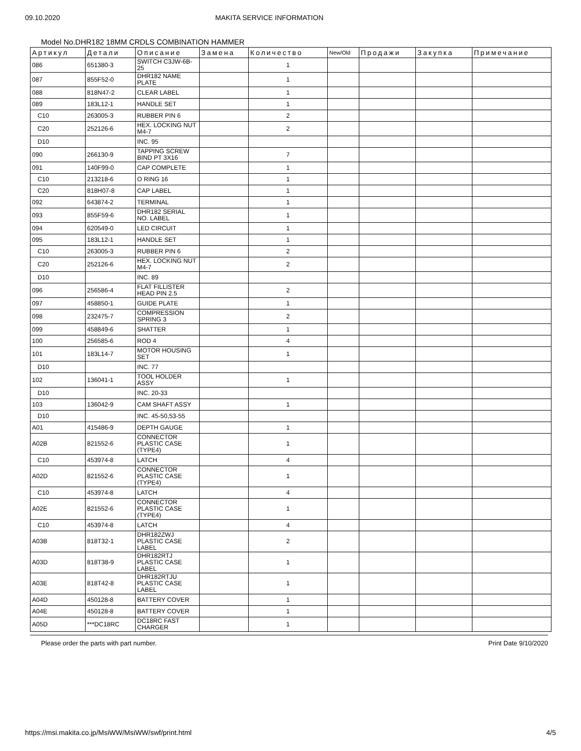09.10.2020 MAKITA SERVICE INFORMATION
Model No.DHR182 18MM CRDLS COMBINATION HAMMER
| Артикул | Детали | Описание | Замена | Количество | New/Old | Продажи | Закупка | Примечание |
| --- | --- | --- | --- | --- | --- | --- | --- | --- |
| 086 | 651380-3 | SWITCH C3JW-6B-25 | | 1 | | | | |
| 087 | 855F52-0 | DHR182 NAME PLATE | | 1 | | | | |
| 088 | 818N47-2 | CLEAR LABEL | | 1 | | | | |
| 089 | 183L12-1 | HANDLE SET | | 1 | | | | |
| C10 | 263005-3 | RUBBER PIN 6 | | 2 | | | | |
| C20 | 252126-6 | HEX. LOCKING NUT M4-7 | | 2 | | | | |
| D10 | | INC. 95 | | | | | | |
| 090 | 266130-9 | TAPPING SCREW BIND PT 3X16 | | 7 | | | | |
| 091 | 140F99-0 | CAP COMPLETE | | 1 | | | | |
| C10 | 213218-6 | O RING 16 | | 1 | | | | |
| C20 | 818H07-8 | CAP LABEL | | 1 | | | | |
| 092 | 643874-2 | TERMINAL | | 1 | | | | |
| 093 | 855F59-6 | DHR182 SERIAL NO. LABEL | | 1 | | | | |
| 094 | 620549-0 | LED CIRCUIT | | 1 | | | | |
| 095 | 183L12-1 | HANDLE SET | | 1 | | | | |
| C10 | 263005-3 | RUBBER PIN 6 | | 2 | | | | |
| C20 | 252126-6 | HEX. LOCKING NUT M4-7 | | 2 | | | | |
| D10 | | INC. 89 | | | | | | |
| 096 | 256586-4 | FLAT FILLISTER HEAD PIN 2.5 | | 2 | | | | |
| 097 | 458850-1 | GUIDE PLATE | | 1 | | | | |
| 098 | 232475-7 | COMPRESSION SPRING 3 | | 2 | | | | |
| 099 | 458849-6 | SHATTER | | 1 | | | | |
| 100 | 256585-6 | ROD 4 | | 4 | | | | |
| 101 | 183L14-7 | MOTOR HOUSING SET | | 1 | | | | |
| D10 | | INC. 77 | | | | | | |
| 102 | 136041-1 | TOOL HOLDER ASSY | | 1 | | | | |
| D10 | | INC. 20-33 | | | | | | |
| 103 | 136042-9 | CAM SHAFT ASSY | | 1 | | | | |
| D10 | | INC. 45-50,53-55 | | | | | | |
| A01 | 415486-9 | DEPTH GAUGE | | 1 | | | | |
| A02B | 821552-6 | CONNECTOR PLASTIC CASE (TYPE4) | | 1 | | | | |
| C10 | 453974-8 | LATCH | | 4 | | | | |
| A02D | 821552-6 | CONNECTOR PLASTIC CASE (TYPE4) | | 1 | | | | |
| C10 | 453974-8 | LATCH | | 4 | | | | |
| A02E | 821552-6 | CONNECTOR PLASTIC CASE (TYPE4) | | 1 | | | | |
| C10 | 453974-8 | LATCH | | 4 | | | | |
| A03B | 818T32-1 | DHR182ZWJ PLASTIC CASE LABEL | | 2 | | | | |
| A03D | 818T38-9 | DHR182RTJ PLASTIC CASE LABEL | | 1 | | | | |
| A03E | 818T42-8 | DHR182RTJU PLASTIC CASE LABEL | | 1 | | | | |
| A04D | 450128-8 | BATTERY COVER | | 1 | | | | |
| A04E | 450128-8 | BATTERY COVER | | 1 | | | | |
| A05D | ***DC18RC | DC18RC FAST CHARGER | | 1 | | | | |
Please order the parts with part number. Print Date 9/10/2020
https://msi.makita.co.jp/MsiWW/MsiWW/swf/print.html 4/5